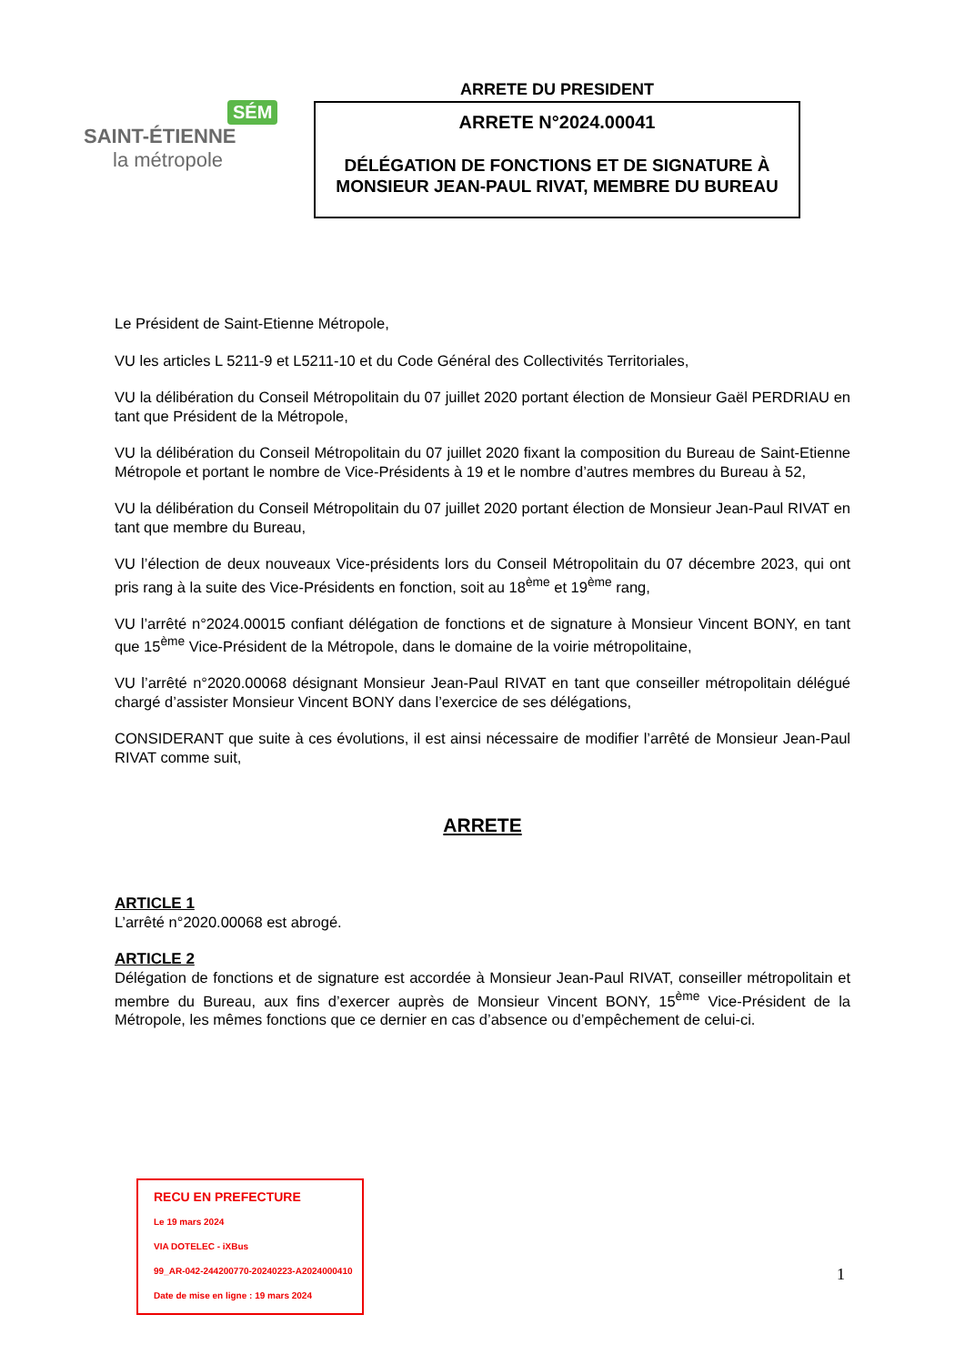SÉM
SAINT-ÉTIENNE
la métropole
ARRETE DU PRESIDENT
ARRETE N°2024.00041
DÉLÉGATION DE FONCTIONS ET DE SIGNATURE À MONSIEUR JEAN-PAUL RIVAT, MEMBRE DU BUREAU
Le Président de Saint-Etienne Métropole,
VU les articles L 5211-9 et L5211-10 et du Code Général des Collectivités Territoriales,
VU la délibération du Conseil Métropolitain du 07 juillet 2020 portant élection de Monsieur Gaël PERDRIAU en tant que Président de la Métropole,
VU la délibération du Conseil Métropolitain du 07 juillet 2020 fixant la composition du Bureau de Saint-Etienne Métropole et portant le nombre de Vice-Présidents à 19 et le nombre d’autres membres du Bureau à 52,
VU la délibération du Conseil Métropolitain du 07 juillet 2020 portant élection de Monsieur Jean-Paul RIVAT en tant que membre du Bureau,
VU l’élection de deux nouveaux Vice-présidents lors du Conseil Métropolitain du 07 décembre 2023, qui ont pris rang à la suite des Vice-Présidents en fonction, soit au 18<sup>ème</sup> et 19<sup>ème</sup> rang,
VU l’arrêté n°2024.00015 confiant délégation de fonctions et de signature à Monsieur Vincent BONY, en tant que 15<sup>ème</sup> Vice-Président de la Métropole, dans le domaine de la voirie métropolitaine,
VU l’arrêté n°2020.00068 désignant Monsieur Jean-Paul RIVAT en tant que conseiller métropolitain délégué chargé d’assister Monsieur Vincent BONY dans l’exercice de ses délégations,
CONSIDERANT que suite à ces évolutions, il est ainsi nécessaire de modifier l’arrêté de Monsieur Jean-Paul RIVAT comme suit,
ARRETE
ARTICLE 1
L’arrêté n°2020.00068 est abrogé.
ARTICLE 2
Délégation de fonctions et de signature est accordée à Monsieur Jean-Paul RIVAT, conseiller métropolitain et membre du Bureau, aux fins d’exercer auprès de Monsieur Vincent BONY, 15<sup>ème</sup> Vice-Président de la Métropole, les mêmes fonctions que ce dernier en cas d’absence ou d’empêchement de celui-ci.
RECU EN PREFECTURE
Le 19 mars 2024
VIA DOTELEC - iXBus
99_AR-042-244200770-20240223-A2024000410
Date de mise en ligne : 19 mars 2024
1